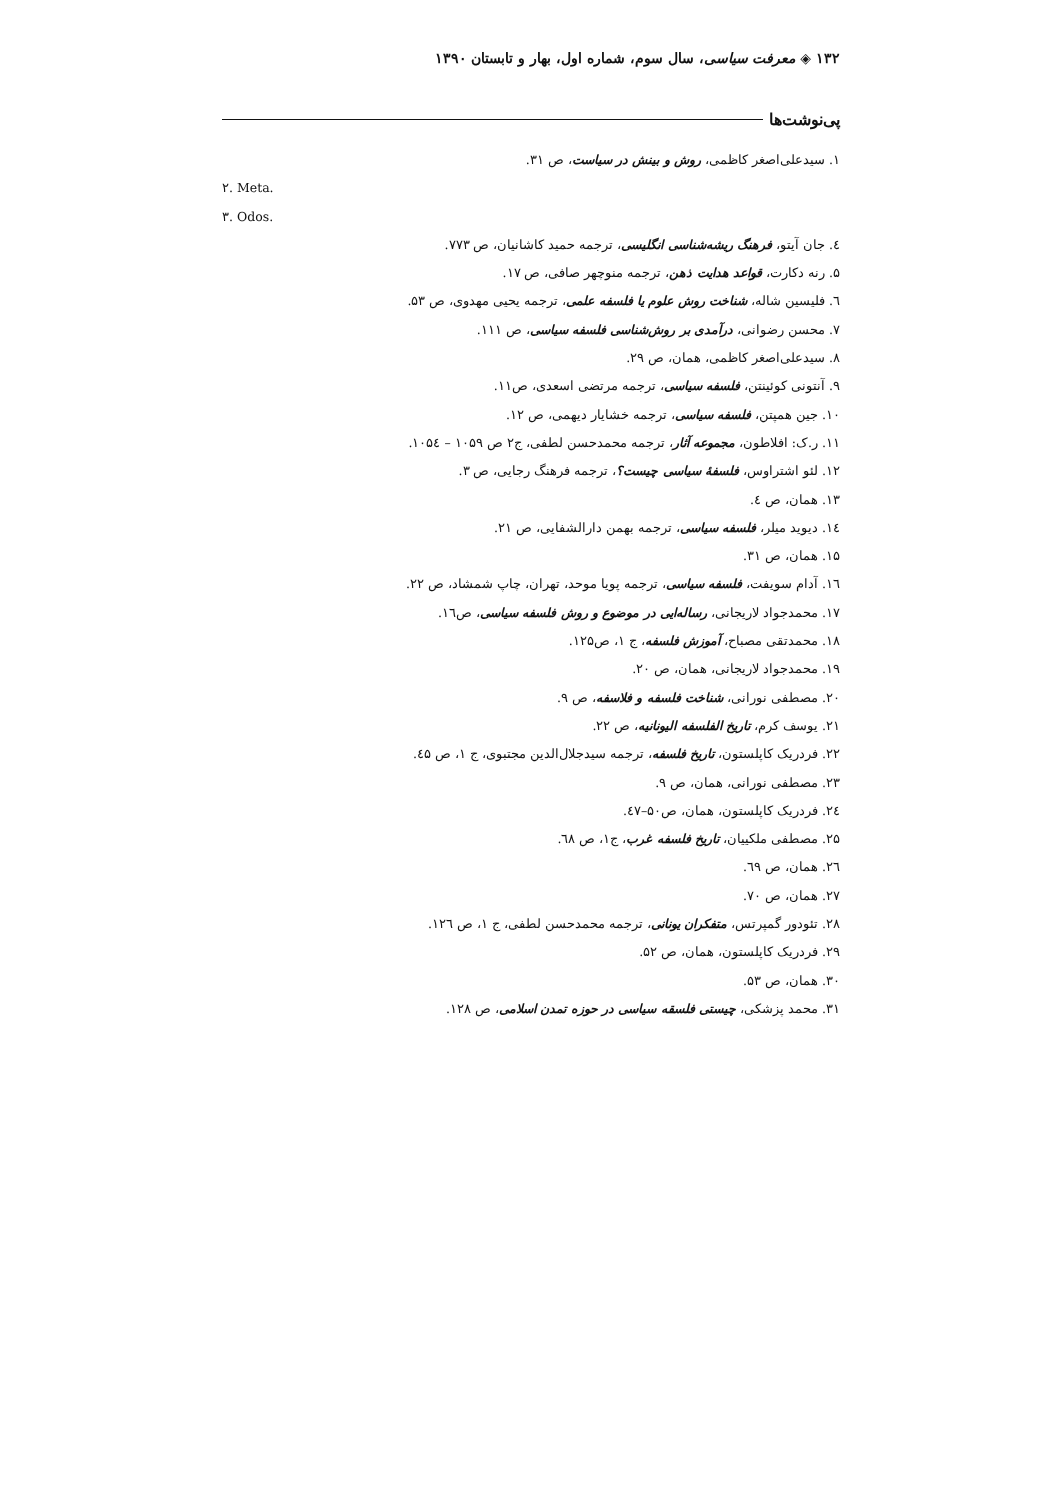۱۳۲ ◈ معرفت سیاسی، سال سوم، شماره اول، بهار و تابستان ۱۳۹۰
پی‌نوشت‌ها
۱. سیدعلی‌اصغر کاظمی، روش و بینش در سیاست، ص ۳۱.
۲. Meta.
۳. Odos.
٤. جان آیتو، فرهنگ ریشه‌شناسی انگلیسی، ترجمه حمید کاشانیان، ص ۷۷۳.
۵. رنه دکارت، قواعد هدایت ذهن، ترجمه منوچهر صافی، ص ۱۷.
٦. فلیسین شاله، شناخت روش علوم یا فلسفه علمی، ترجمه یحیی مهدوی، ص ۵۳.
۷. محسن رضوانی، درآمدی بر روش‌شناسی فلسفه سیاسی، ص ۱۱۱.
۸. سیدعلی‌اصغر کاظمی، همان، ص ۲۹.
۹. آنتونی کوئینتن، فلسفه سیاسی، ترجمه مرتضی اسعدی، ص۱۱.
۱۰. جین همپتن، فلسفه سیاسی، ترجمه خشایار دیهمی، ص ۱۲.
۱۱. ر.ک: افلاطون، مجموعه آثار، ترجمه محمدحسن لطفی، ج۲ ص ۱۰۵۹ – ۱۰۵٤.
۱۲. لئو اشتراوس، فلسفۀ سیاسی چیست؟، ترجمه فرهنگ رجایی، ص ۳.
۱۳. همان، ص ٤.
۱٤. دیوید میلر، فلسفه سیاسی، ترجمه بهمن دارالشفایی، ص ۲۱.
۱۵. همان، ص ۳۱.
۱٦. آدام سویفت، فلسفه سیاسی، ترجمه پویا موحد، تهران، چاپ شمشاد، ص ۲۲.
۱۷. محمدجواد لاریجانی، رساله‌ایی در موضوع و روش فلسفه سیاسی، ص۱٦.
۱۸. محمدتقی مصباح، آموزش فلسفه، ج ۱، ص۱۲۵.
۱۹. محمدجواد لاریجانی، همان، ص ۲۰.
۲۰. مصطفی نورانی، شناخت فلسفه و فلاسفه، ص ۹.
۲۱. یوسف کرم، تاریخ الفلسفه الیونانیه، ص ۲۲.
۲۲. فردریک کاپلستون، تاریخ فلسفه، ترجمه سیدجلال‌الدین مجتبوی، ج ۱، ص ٤۵.
۲۳. مصطفی نورانی، همان، ص ۹.
۲٤. فردریک کاپلستون، همان، ص۵۰–٤۷.
۲۵. مصطفی ملکییان، تاریخ فلسفه غرب، ج۱، ص ٦۸.
۲٦. همان، ص ٦۹.
۲۷. همان، ص ۷۰.
۲۸. تئودور گمپرتس، متفکران یونانی، ترجمه محمدحسن لطفی، ج ۱، ص ۱۲٦.
۲۹. فردریک کاپلستون، همان، ص ۵۲.
۳۰. همان، ص ۵۳.
۳۱. محمد پزشکی، چیستی فلسقه سیاسی در حوزه تمدن اسلامی، ص ۱۲۸.